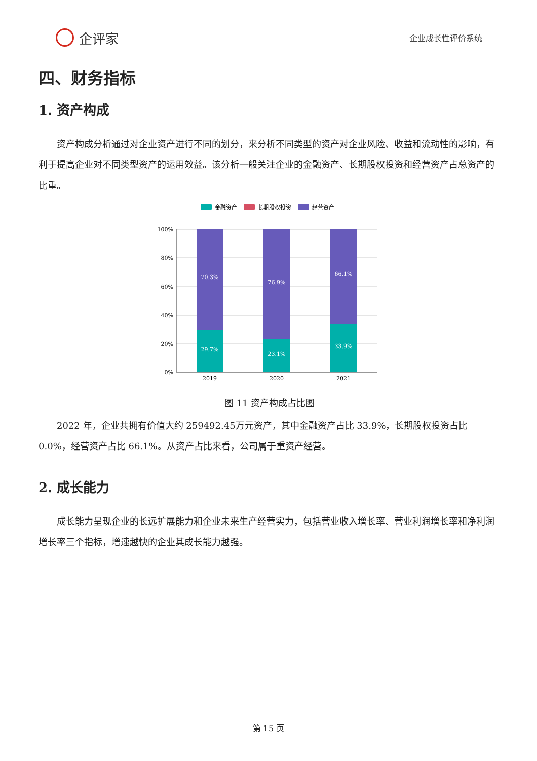企评家
企业成长性评价系统
四、财务指标
1. 资产构成
资产构成分析通过对企业资产进行不同的划分，来分析不同类型的资产对企业风险、收益和流动性的影响，有利于提高企业对不同类型资产的运用效益。该分析一般关注企业的金融资产、长期股权投资和经营资产占总资产的比重。
金融资产
长期股权投资
经营资产
100%
80%
60%
40%
20%
0%
70.3%
29.7%
76.9%
23.1%
66.1%
33.9%
2019
2020
2021
图 11 资产构成占比图
2022 年，企业共拥有价值大约 259492.45万元资产，其中金融资产占比 33.9%，长期股权投资占比 0.0%，经营资产占比 66.1%。从资产占比来看，公司属于重资产经营。
2. 成长能力
成长能力呈现企业的长远扩展能力和企业未来生产经营实力，包括营业收入增长率、营业利润增长率和净利润增长率三个指标，增速越快的企业其成长能力越强。
第 15 页